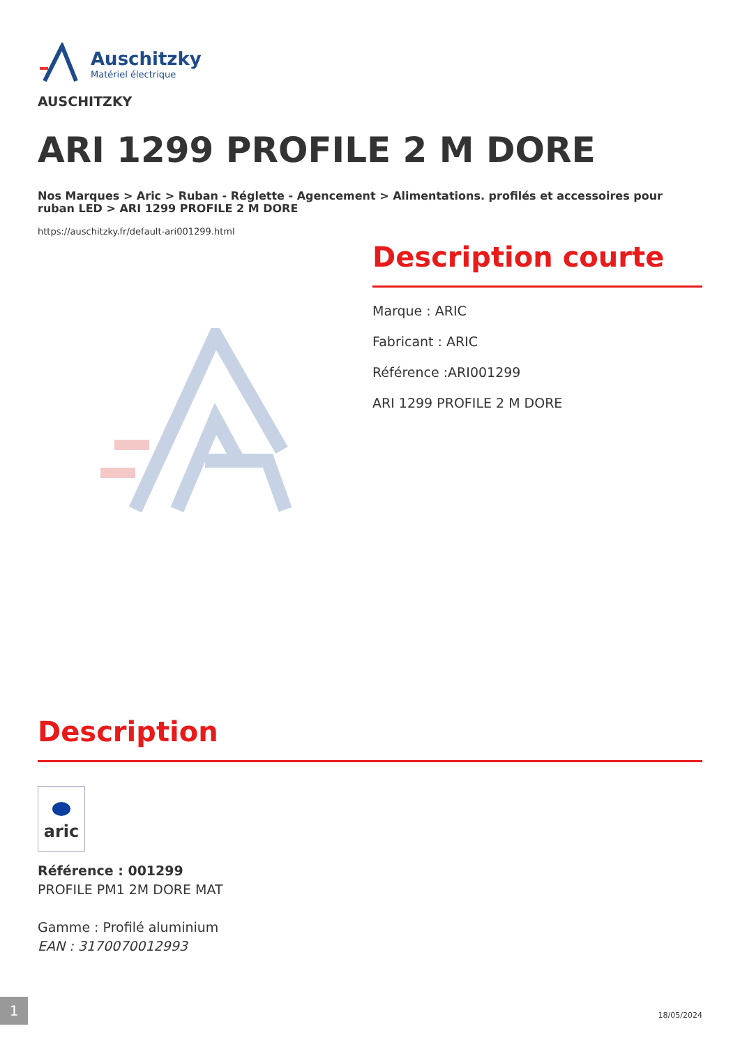Auschitzky
Matériel électrique
AUSCHITZKY
ARI 1299 PROFILE 2 M DORE
Nos Marques > Aric > Ruban - Réglette - Agencement > Alimentations. profilés et accessoires pour ruban LED > ARI 1299 PROFILE 2 M DORE
https://auschitzky.fr/default-ari001299.html
Description courte
Marque : ARIC
Fabricant : ARIC
Référence :ARI001299
ARI 1299 PROFILE 2 M DORE
Description
aric
Référence : 001299
PROFILE PM1 2M DORE MAT
Gamme : Profilé aluminium
EAN : 3170070012993
1
18/05/2024